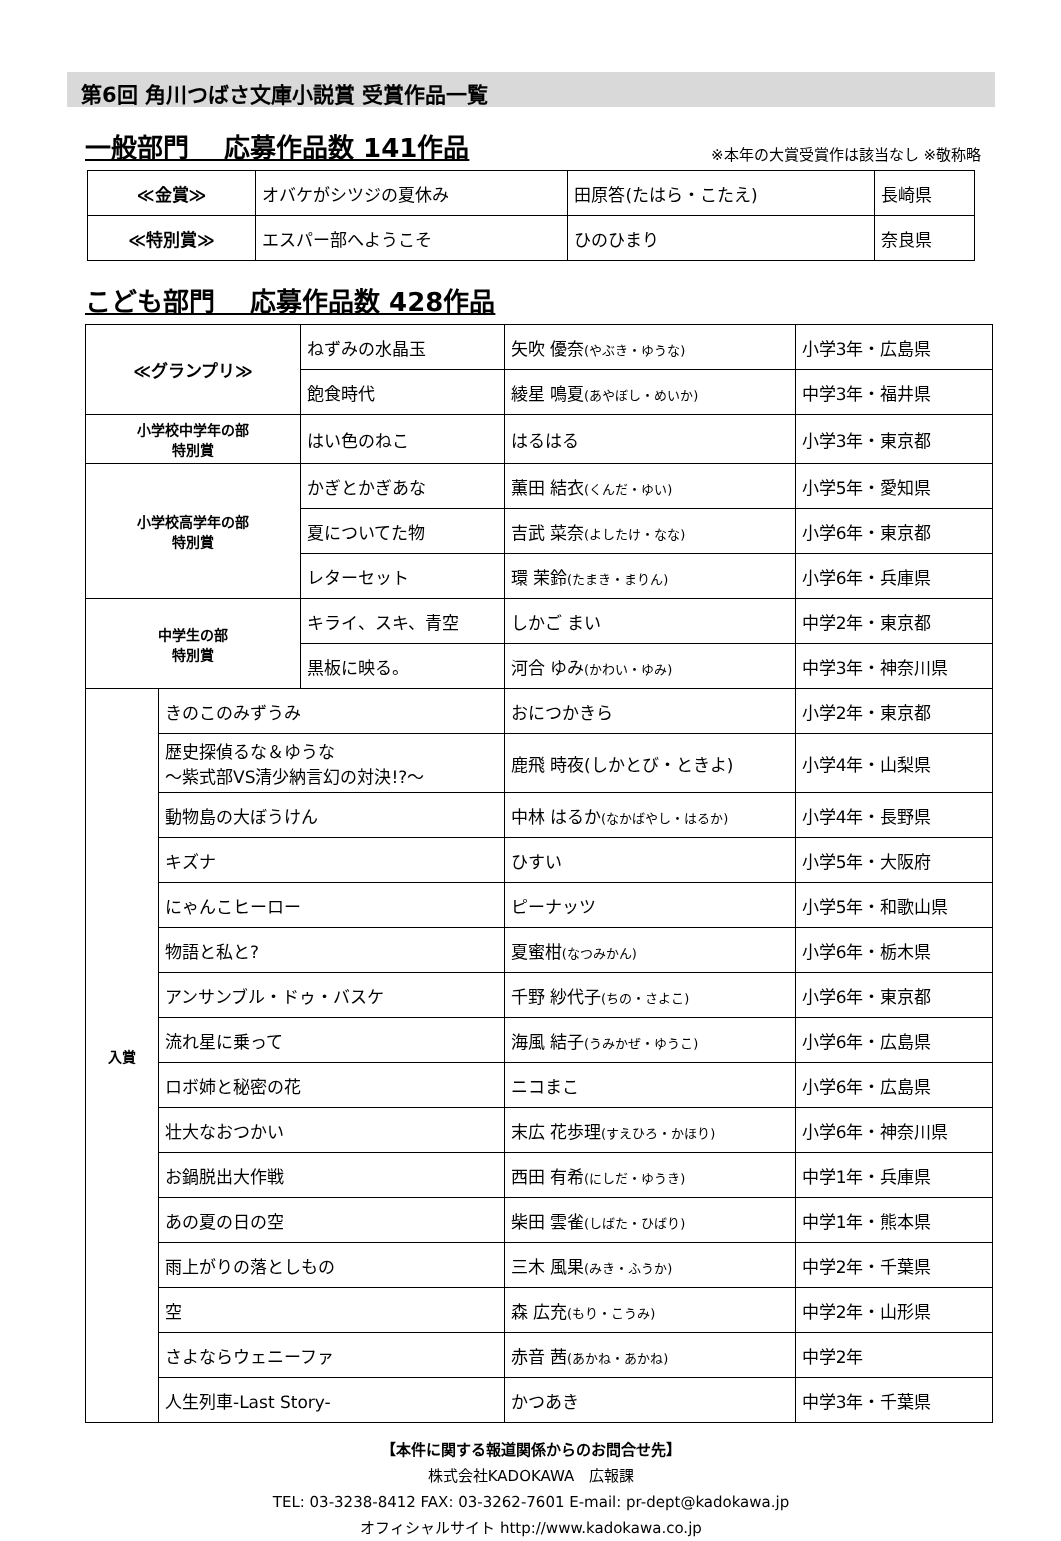第6回 角川つばさ文庫小説賞 受賞作品一覧
一般部門　 応募作品数 141作品 ※本年の大賞受賞作は該当なし ※敬称略
| ≪金賞≫ | オバケがシツジの夏休み | 田原答(たはら・こたえ) | 長崎県 |
| ≪特別賞≫ | エスパー部へようこそ | ひのひまり | 奈良県 |
こども部門　 応募作品数 428作品
| ≪グランプリ≫ | | ねずみの水晶玉 | 矢吹 優奈 (やぶき・ゆうな) | 小学3年・広島県 |
| | | 飽食時代 | 綾星 鳴夏 (あやぼし・めいか) | 中学3年・福井県 |
| 小学校中学年の部 特別賞 | | はい色のねこ | はるはる | 小学3年・東京都 |
| 小学校高学年の部 特別賞 | | かぎとかぎあな | 薫田 結衣 (くんだ・ゆい) | 小学5年・愛知県 |
| | | 夏についてた物 | 吉武 菜奈 (よしたけ・なな) | 小学6年・東京都 |
| | | レターセット | 環 茉鈴 (たまき・まりん) | 小学6年・兵庫県 |
| 中学生の部 特別賞 | | キライ、スキ、青空 | しかご まい | 中学2年・東京都 |
| | | 黒板に映る。 | 河合 ゆみ (かわい・ゆみ) | 中学3年・神奈川県 |
| 入賞 | きのこのみずうみ | | おにつかきら | 小学2年・東京都 |
| | 歴史探偵るな＆ゆうな ～紫式部VS清少納言幻の対決!?～ | | 鹿飛 時夜(しかとび・ときよ) | 小学4年・山梨県 |
| | 動物島の大ぼうけん | | 中林 はるか (なかばやし・はるか) | 小学4年・長野県 |
| | キズナ | | ひすい | 小学5年・大阪府 |
| | にゃんこヒーロー | | ピーナッツ | 小学5年・和歌山県 |
| | 物語と私と? | | 夏蜜柑 (なつみかん) | 小学6年・栃木県 |
| | アンサンブル・ドゥ・バスケ | | 千野 紗代子 (ちの・さよこ) | 小学6年・東京都 |
| | 流れ星に乗って | | 海風 結子 (うみかぜ・ゆうこ) | 小学6年・広島県 |
| | ロボ姉と秘密の花 | | ニコまこ | 小学6年・広島県 |
| | 壮大なおつかい | | 末広 花歩理 (すえひろ・かほり) | 小学6年・神奈川県 |
| | お鍋脱出大作戦 | | 西田 有希 (にしだ・ゆうき) | 中学1年・兵庫県 |
| | あの夏の日の空 | | 柴田 雲雀 (しばた・ひばり) | 中学1年・熊本県 |
| | 雨上がりの落としもの | | 三木 風果 (みき・ふうか) | 中学2年・千葉県 |
| | 空 | | 森 広充 (もり・こうみ) | 中学2年・山形県 |
| | さよならウェニーファ | | 赤音 茜 (あかね・あかね) | 中学2年 |
| | 人生列車-Last Story- | | かつあき | 中学3年・千葉県 |
【本件に関する報道関係からのお問合せ先】
株式会社KADOKAWA　広報課
TEL: 03-3238-8412 FAX: 03-3262-7601 E-mail: pr-dept@kadokawa.jp
オフィシャルサイト http://www.kadokawa.co.jp